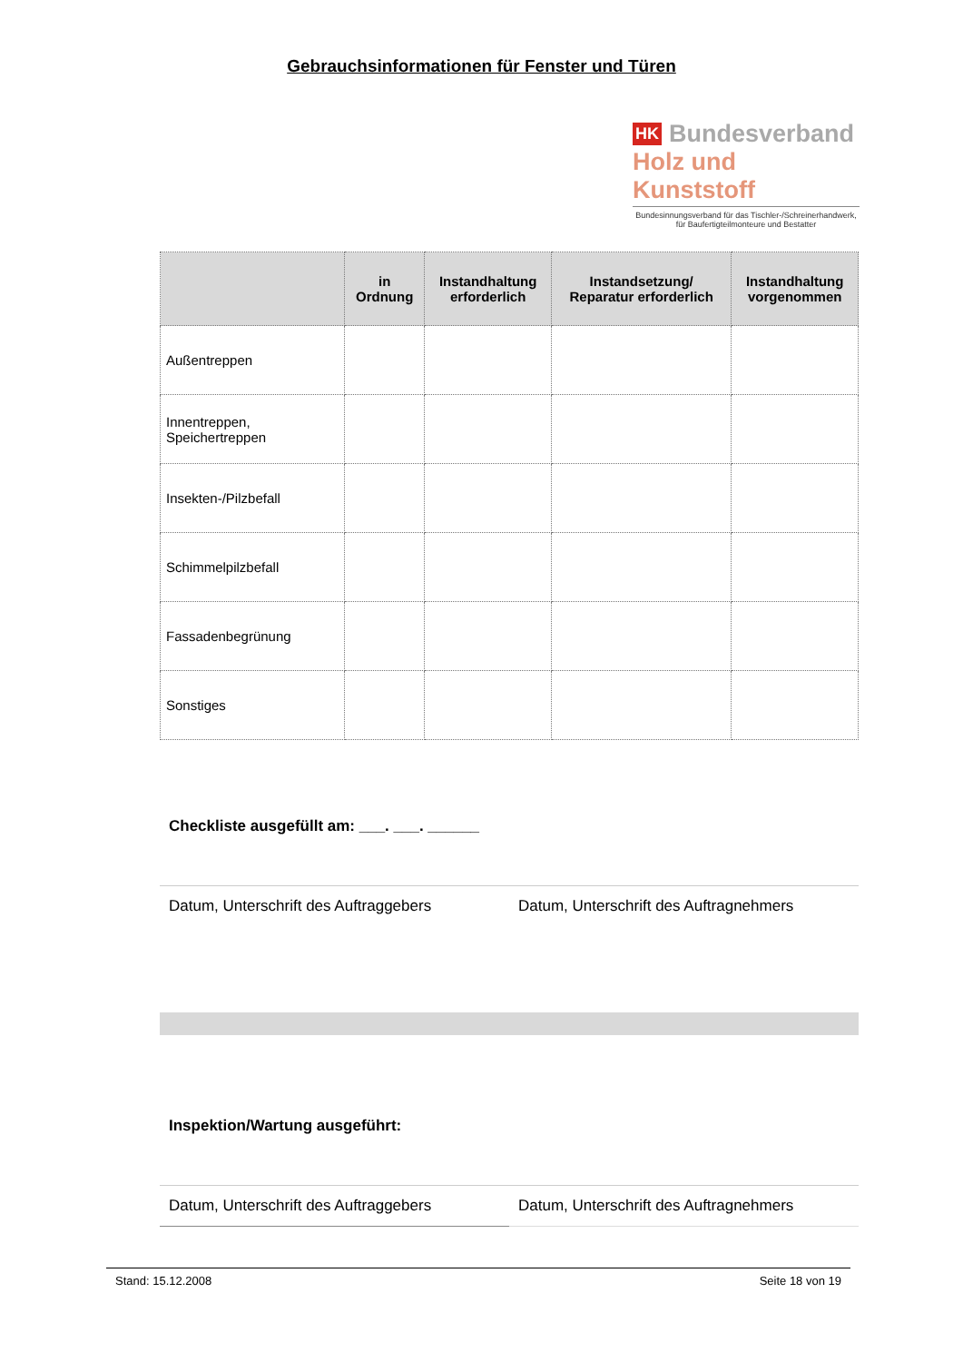Gebrauchsinformationen für Fenster und Türen
HK Bundesverband
Holz und Kunststoff
Bundesinnungsverband für das Tischler-/Schreinerhandwerk,
für Baufertigteilmonteure und Bestatter
| | in Ordnung | Instandhaltung erforderlich | Instandsetzung/ Reparatur erforderlich | Instandhaltung vorgenommen |
| --- | --- | --- | --- | --- |
| Außentreppen | | | | |
| Innentreppen, Speichertreppen | | | | |
| Insekten-/Pilzbefall | | | | |
| Schimmelpilzbefall | | | | |
| Fassadenbegrünung | | | | |
| Sonstiges | | | | |
Checkliste ausgefüllt am: ___. ___. ______
Datum, Unterschrift des Auftraggebers
Datum, Unterschrift des Auftragnehmers
Inspektion/Wartung ausgeführt:
Datum, Unterschrift des Auftraggebers
Datum, Unterschrift des Auftragnehmers
Stand: 15.12.2008 Seite 18 von 19